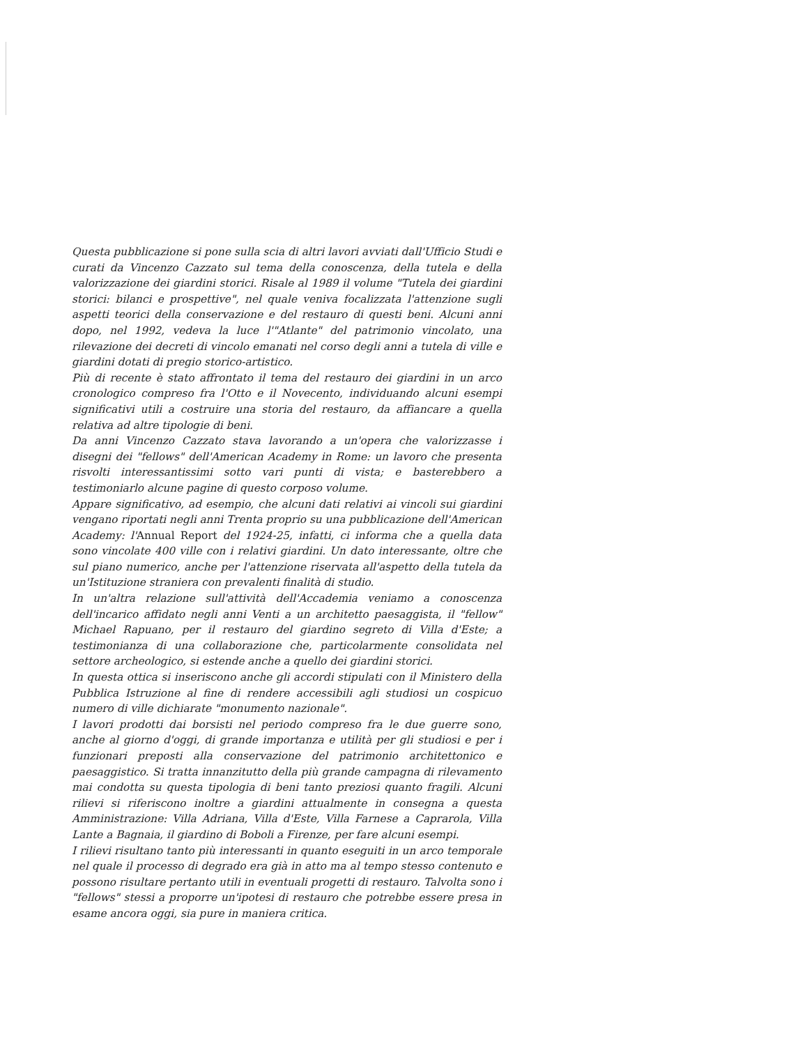Questa pubblicazione si pone sulla scia di altri lavori avviati dall'Ufficio Studi e curati da Vincenzo Cazzato sul tema della conoscenza, della tutela e della valorizzazione dei giardini storici. Risale al 1989 il volume "Tutela dei giardini storici: bilanci e prospettive", nel quale veniva focalizzata l'attenzione sugli aspetti teorici della conservazione e del restauro di questi beni. Alcuni anni dopo, nel 1992, vedeva la luce l'"Atlante" del patrimonio vincolato, una rilevazione dei decreti di vincolo emanati nel corso degli anni a tutela di ville e giardini dotati di pregio storico-artistico.
Più di recente è stato affrontato il tema del restauro dei giardini in un arco cronologico compreso fra l'Otto e il Novecento, individuando alcuni esempi significativi utili a costruire una storia del restauro, da affiancare a quella relativa ad altre tipologie di beni.
Da anni Vincenzo Cazzato stava lavorando a un'opera che valorizzasse i disegni dei "fellows" dell'American Academy in Rome: un lavoro che presenta risvolti interessantissimi sotto vari punti di vista; e basterebbero a testimoniarlo alcune pagine di questo corposo volume.
Appare significativo, ad esempio, che alcuni dati relativi ai vincoli sui giardini vengano riportati negli anni Trenta proprio su una pubblicazione dell'American Academy: l'Annual Report del 1924-25, infatti, ci informa che a quella data sono vincolate 400 ville con i relativi giardini. Un dato interessante, oltre che sul piano numerico, anche per l'attenzione riservata all'aspetto della tutela da un'Istituzione straniera con prevalenti finalità di studio.
In un'altra relazione sull'attività dell'Accademia veniamo a conoscenza dell'incarico affidato negli anni Venti a un architetto paesaggista, il "fellow" Michael Rapuano, per il restauro del giardino segreto di Villa d'Este; a testimonianza di una collaborazione che, particolarmente consolidata nel settore archeologico, si estende anche a quello dei giardini storici.
In questa ottica si inseriscono anche gli accordi stipulati con il Ministero della Pubblica Istruzione al fine di rendere accessibili agli studiosi un cospicuo numero di ville dichiarate "monumento nazionale".
I lavori prodotti dai borsisti nel periodo compreso fra le due guerre sono, anche al giorno d'oggi, di grande importanza e utilità per gli studiosi e per i funzionari preposti alla conservazione del patrimonio architettonico e paesaggistico. Si tratta innanzitutto della più grande campagna di rilevamento mai condotta su questa tipologia di beni tanto preziosi quanto fragili. Alcuni rilievi si riferiscono inoltre a giardini attualmente in consegna a questa Amministrazione: Villa Adriana, Villa d'Este, Villa Farnese a Caprarola, Villa Lante a Bagnaia, il giardino di Boboli a Firenze, per fare alcuni esempi.
I rilievi risultano tanto più interessanti in quanto eseguiti in un arco temporale nel quale il processo di degrado era già in atto ma al tempo stesso contenuto e possono risultare pertanto utili in eventuali progetti di restauro. Talvolta sono i "fellows" stessi a proporre un'ipotesi di restauro che potrebbe essere presa in esame ancora oggi, sia pure in maniera critica.